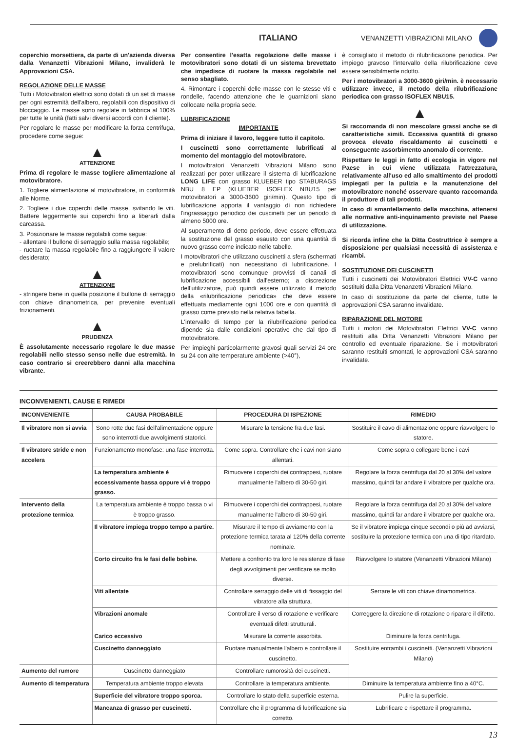ITALIANO VENANZETTI VIBRAZIONI MILANO
coperchio morsettiera, da parte di un'azienda diversa dalla Venanzetti Vibrazioni Milano, invaliderà le Approvazioni CSA.
REGOLAZIONE DELLE MASSE
Tutti i Motovibratori elettrici sono dotati di un set di masse per ogni estremità dell'albero, regolabili con dispositivo di bloccaggio. Le masse sono regolate in fabbrica al 100% per tutte le unità (fatti salvi diversi accordi con il cliente).
Per regolare le masse per modificare la forza centrifuga, procedere come segue:
▲
ATTENZIONE
Prima di regolare le masse togliere alimentazione al motovibratore.
1. Togliere alimentazione al motovibratore, in conformità alle Norme.
2. Togliere i due coperchi delle masse, svitando le viti. Battere leggermente sui coperchi fino a liberarli dalla carcassa.
3. Posizionare le masse regolabili come segue:
- allentare il bullone di serraggio sulla massa regolabile;
- ruotare la massa regolabile fino a raggiungere il valore desiderato;
▲
ATTENZIONE
- stringere bene in quella posizione il bullone di serraggio con chiave dinanometrica, per prevenire eventuali frizionamenti.
▲
PRUDENZA
È assolutamente necessario regolare le due masse regolabili nello stesso senso nelle due estremità. In caso contrario si creerebbero danni alla macchina vibrante.
Per consentire l'esatta regolazione delle masse i motovibratori sono dotati di un sistema brevettato che impedisce di ruotare la massa regolabile nel senso sbagliato.
4. Rimontare i coperchi delle masse con le stesse viti e rondelle, facendo attenzione che le guarnizioni siano collocate nella propria sede.
LUBRIFICAZIONE
IMPORTANTE
Prima di iniziare il lavoro, leggere tutto il capitolo.
I cuscinetti sono correttamente lubrificati al momento del montaggio del motovibratore.
I motovibratori Venanzetti Vibrazioni Milano sono realizzati per poter utilizzare il sistema di lubrificazione LONG LIFE con grasso KLUEBER tipo STABURAGS NBU 8 EP (KLUEBER ISOFLEX NBU15 per motovibratori a 3000-3600 giri/min). Questo tipo di lubrificazione apporta il vantaggio di non richiedere l'ingrassaggio periodico dei cuscinetti per un periodo di almeno 5000 ore.
Al superamento di detto periodo, deve essere effettuata la sostituzione del grasso esausto con una quantità di nuovo grasso come indicato nelle tabelle.
I motovibratori che utilizzano cuscinetti a sfera (schermati e prelubrificati) non necessitano di lubrificazione. I motovibratori sono comunque provvisti di canali di lubrificazione accessibili dall'esterno; a discrezione dell'utilizzatore, può quindi essere utilizzato il metodo della «rilubrificazione periodica» che deve essere effettuata mediamente ogni 1000 ore e con quantità di grasso come previsto nella relativa tabella.
L'intervallo di tempo per la rilubrificazione periodica dipende sia dalle condizioni operative che dal tipo di motovibratore.
Per impieghi particolarmente gravosi quali servizi 24 ore su 24 con alte temperature ambiente (>40°),
è consigliato il metodo di rilubrificazione periodica. Per impiego gravoso l'intervallo della rilubrificazione deve essere sensibilmente ridotto.
Per i motovibratori a 3000-3600 giri/min. è necessario utilizzare invece, il metodo della rilubrificazione periodica con grasso ISOFLEX NBU15.
▲
Si raccomanda di non mescolare grassi anche se di caratteristiche simili. Eccessiva quantità di grasso provoca elevato riscaldamento ai cuscinetti e conseguente assorbimento anomalo di corrente.
Rispettare le leggi in fatto di ecologia in vigore nel Paese in cui viene utilizzata l'attrezzatura, relativamente all'uso ed allo smaltimento dei prodotti impiegati per la pulizia e la manutenzione del motovibratore nonché osservare quanto raccomanda il produttore di tali prodotti.
In caso di smantellamento della macchina, attenersi alle normative anti-inquinamento previste nel Paese di utilizzazione.
Si ricorda infine che la Ditta Costruttrice è sempre a disposizione per qualsiasi necessità di assistenza e ricambi.
SOSTITUZIONE DEI CUSCINETTI
Tutti i cuscinetti dei Motovibratori Elettrici VV-C vanno sostituiti dalla Ditta Venanzetti Vibrazioni Milano.
In caso di sostituzione da parte del cliente, tutte le approvazioni CSA saranno invalidate.
RIPARAZIONE DEL MOTORE
Tutti i motori dei Motovibratori Elettrici VV-C vanno restituiti alla Ditta Venanzetti Vibrazioni Milano per controllo ed eventuale riparazione. Se i motovibratori saranno restituiti smontati, le approvazioni CSA saranno invalidate.
INCONVENIENTI, CAUSE E RIMEDI
| INCONVENIENTE | CAUSA PROBABILE | PROCEDURA DI ISPEZIONE | RIMEDIO |
| --- | --- | --- | --- |
| Il vibratore non si avvia | Sono rotte due fasi dell'alimentazione oppure sono interrotti due avvolgimenti statorici. | Misurare la tensione fra due fasi. | Sostituire il cavo di alimentazione oppure riavvolgere lo statore. |
| Il vibratore stride e non accelera | Funzionamento monofase: una fase interrotta. | Come sopra. Controllare che i cavi non siano allentati. | Come sopra o collegare bene i cavi |
| | La temperatura ambiente è eccessivamente bassa oppure vi è troppo grasso. | Rimuovere i coperchi dei contrappesi, ruotare manualmente l'albero di 30-50 giri. | Regolare la forza centrifuga dal 20 al 30% del valore massimo, quindi far andare il vibratore per qualche ora. |
| Intervento della protezione termica | La temperatura ambiente è troppo bassa o vi è troppo grasso. | Rimuovere i coperchi dei contrappesi, ruotare manualmente l'albero di 30-50 giri. | Regolare la forza centrifuga dal 20 al 30% del valore massimo, quindi far andare il vibratore per qualche ora. |
| | Il vibratore impiega troppo tempo a partire. | Misurare il tempo di avviamento con la protezione termica tarata al 120% della corrente nominale. | Se il vibratore impiega cinque secondi o più ad avviarsi, sostituire la protezione termica con una di tipo ritardato. |
| | Corto circuito fra le fasi delle bobine. | Mettere a confronto tra loro le resistenze di fase degli avvolgimenti per verificare se molto diverse. | Riavvolgere lo statore (Venanzetti Vibrazioni Milano) |
| | Viti allentate | Controllare serraggio delle viti di fissaggio del vibratore alla struttura. | Serrare le viti con chiave dinamometrica. |
| | Vibrazioni anomale | Controllare il verso di rotazione e verificare eventuali difetti strutturali. | Correggere la direzione di rotazione o riparare il difetto. |
| | Carico eccessivo | Misurare la corrente assorbita. | Diminuire la forza centrifuga. |
| | Cuscinetto danneggiato | Ruotare manualmente l'albero e controllare il cuscinetto. | Sostituire entrambi i cuscinetti. (Venanzetti Vibrazioni Milano) |
| Aumento del rumore | Cuscinetto danneggiato | Controllare rumorosità dei cuscinetti. | |
| Aumento di temperatura | Temperatura ambiente troppo elevata | Controllare la temperatura ambiente. | Diminuire la temperatura ambiente fino a 40°C. |
| | Superficie del vibratore troppo sporca. | Controllare lo stato della superficie esterna. | Pulire la superficie. |
| | Mancanza di grasso per cuscinetti. | Controllare che il programma di lubrificazione sia corretto. | Lubrificare e rispettare il programma. |
13